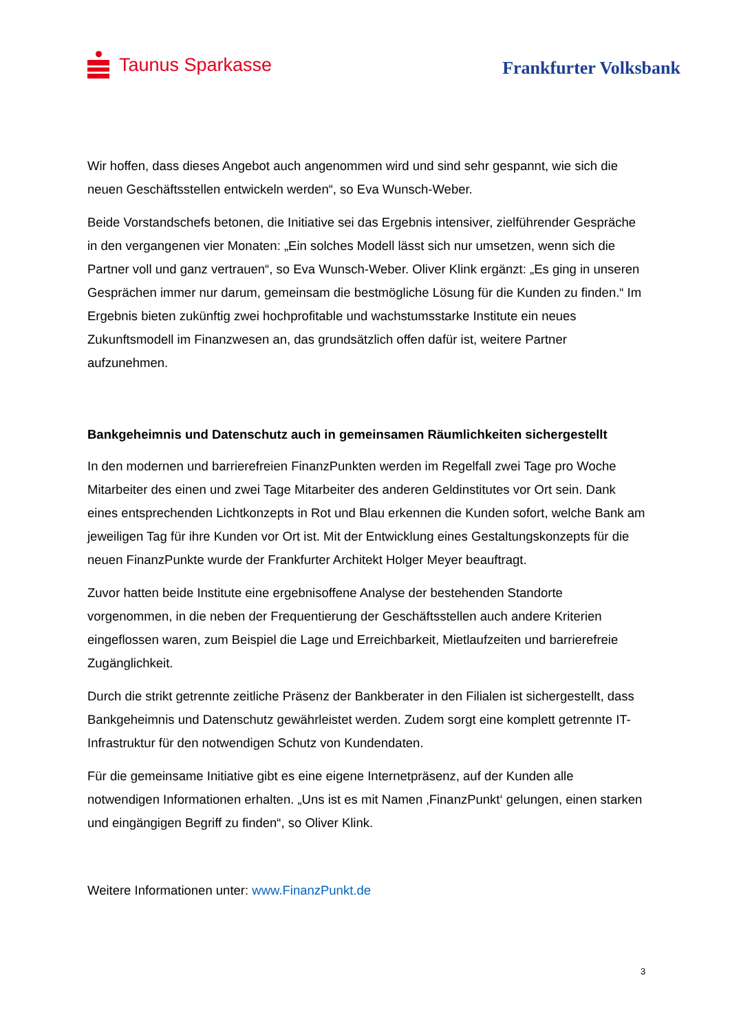Taunus Sparkasse
Frankfurter Volksbank
Wir hoffen, dass dieses Angebot auch angenommen wird und sind sehr gespannt, wie sich die neuen Geschäftsstellen entwickeln werden“, so Eva Wunsch-Weber.
Beide Vorstandschefs betonen, die Initiative sei das Ergebnis intensiver, zielführender Gespräche in den vergangenen vier Monaten: „Ein solches Modell lässt sich nur umsetzen, wenn sich die Partner voll und ganz vertrauen“, so Eva Wunsch-Weber. Oliver Klink ergänzt: „Es ging in unseren Gesprächen immer nur darum, gemeinsam die bestmögliche Lösung für die Kunden zu finden.“ Im Ergebnis bieten zukünftig zwei hochprofitable und wachstumsstarke Institute ein neues Zukunftsmodell im Finanzwesen an, das grundsätzlich offen dafür ist, weitere Partner aufzunehmen.
Bankgeheimnis und Datenschutz auch in gemeinsamen Räumlichkeiten sichergestellt
In den modernen und barrierefreien FinanzPunkten werden im Regelfall zwei Tage pro Woche Mitarbeiter des einen und zwei Tage Mitarbeiter des anderen Geldinstitutes vor Ort sein. Dank eines entsprechenden Lichtkonzepts in Rot und Blau erkennen die Kunden sofort, welche Bank am jeweiligen Tag für ihre Kunden vor Ort ist. Mit der Entwicklung eines Gestaltungskonzepts für die neuen FinanzPunkte wurde der Frankfurter Architekt Holger Meyer beauftragt.
Zuvor hatten beide Institute eine ergebnisoffene Analyse der bestehenden Standorte vorgenommen, in die neben der Frequentierung der Geschäftsstellen auch andere Kriterien eingeflossen waren, zum Beispiel die Lage und Erreichbarkeit, Mietlaufzeiten und barrierefreie Zugänglichkeit.
Durch die strikt getrennte zeitliche Präsenz der Bankberater in den Filialen ist sichergestellt, dass Bankgeheimnis und Datenschutz gewährleistet werden. Zudem sorgt eine komplett getrennte IT-Infrastruktur für den notwendigen Schutz von Kundendaten.
Für die gemeinsame Initiative gibt es eine eigene Internetpräsenz, auf der Kunden alle notwendigen Informationen erhalten. „Uns ist es mit Namen ‚FinanzPunkt‘ gelungen, einen starken und eingängigen Begriff zu finden“, so Oliver Klink.
Weitere Informationen unter: www.FinanzPunkt.de
3